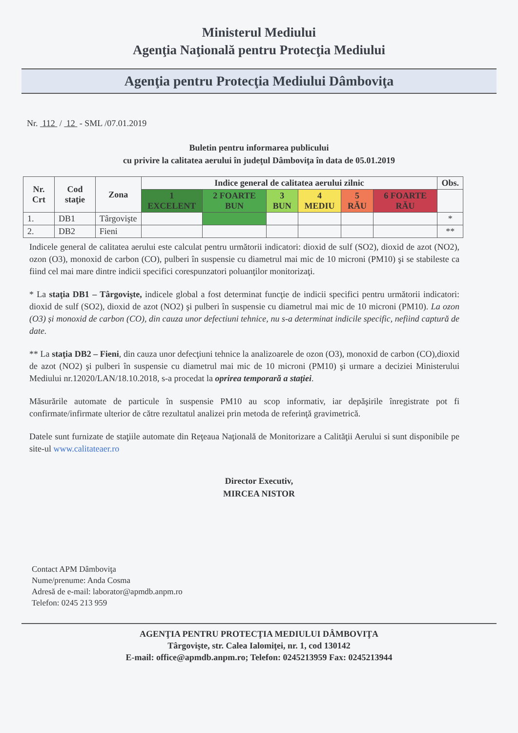Ministerul Mediului
Agenţia Naţională pentru Protecţia Mediului
Agenţia pentru Protecţia Mediului Dâmboviţa
Nr. 112 / 12 - SML /07.01.2019
Buletin pentru informarea publicului
cu privire la calitatea aerului în judeţul Dâmboviţa în data de 05.01.2019
| Nr. Crt | Cod staţie | Zona | Indice general de calitatea aerului zilnic | | | | | | Obs. |
| --- | --- | --- | --- | --- | --- | --- | --- | --- | --- |
| | | | 1 EXCELENT | 2 FOARTE BUN | 3 BUN | 4 MEDIU | 5 RĂU | 6 FOARTE RĂU | |
| 1. | DB1 | Târgovişte | | | | | | | * |
| 2. | DB2 | Fieni | | | | | | | ** |
Indicele general de calitatea aerului este calculat pentru următorii indicatori: dioxid de sulf (SO2), dioxid de azot (NO2), ozon (O3), monoxid de carbon (CO), pulberi în suspensie cu diametrul mai mic de 10 microni (PM10) şi se stabileste ca fiind cel mai mare dintre indicii specifici corespunzatori poluanţilor monitorizaţi.
* La staţia DB1 – Târgovişte, indicele global a fost determinat funcţie de indicii specifici pentru următorii indicatori: dioxid de sulf (SO2), dioxid de azot (NO2) şi pulberi în suspensie cu diametrul mai mic de 10 microni (PM10). La ozon (O3) și monoxid de carbon (CO), din cauza unor defectiuni tehnice, nu s-a determinat indicile specific, nefiind captură de date.
** La staţia DB2 – Fieni, din cauza unor defecţiuni tehnice la analizoarele de ozon (O3), monoxid de carbon (CO),dioxid de azot (NO2) şi pulberi în suspensie cu diametrul mai mic de 10 microni (PM10) şi urmare a deciziei Ministerului Mediului nr.12020/LAN/18.10.2018, s-a procedat la oprirea temporară a staţiei.
Măsurările automate de particule în suspensie PM10 au scop informativ, iar depăşirile înregistrate pot fi confirmate/infirmate ulterior de către rezultatul analizei prin metoda de referinţă gravimetrică.
Datele sunt furnizate de staţiile automate din Reţeaua Naţională de Monitorizare a Calităţii Aerului si sunt disponibile pe site-ul www.calitateaer.ro
Director Executiv,
MIRCEA NISTOR
Contact APM Dâmboviţa
Nume/prenume: Anda Cosma
Adresă de e-mail: laborator@apmdb.anpm.ro
Telefon: 0245 213 959
AGENŢIA PENTRU PROTECŢIA MEDIULUI DÂMBOVIŢA
Târgovişte, str. Calea Ialomiţei, nr. 1, cod 130142
E-mail: office@apmdb.anpm.ro; Telefon: 0245213959 Fax: 0245213944